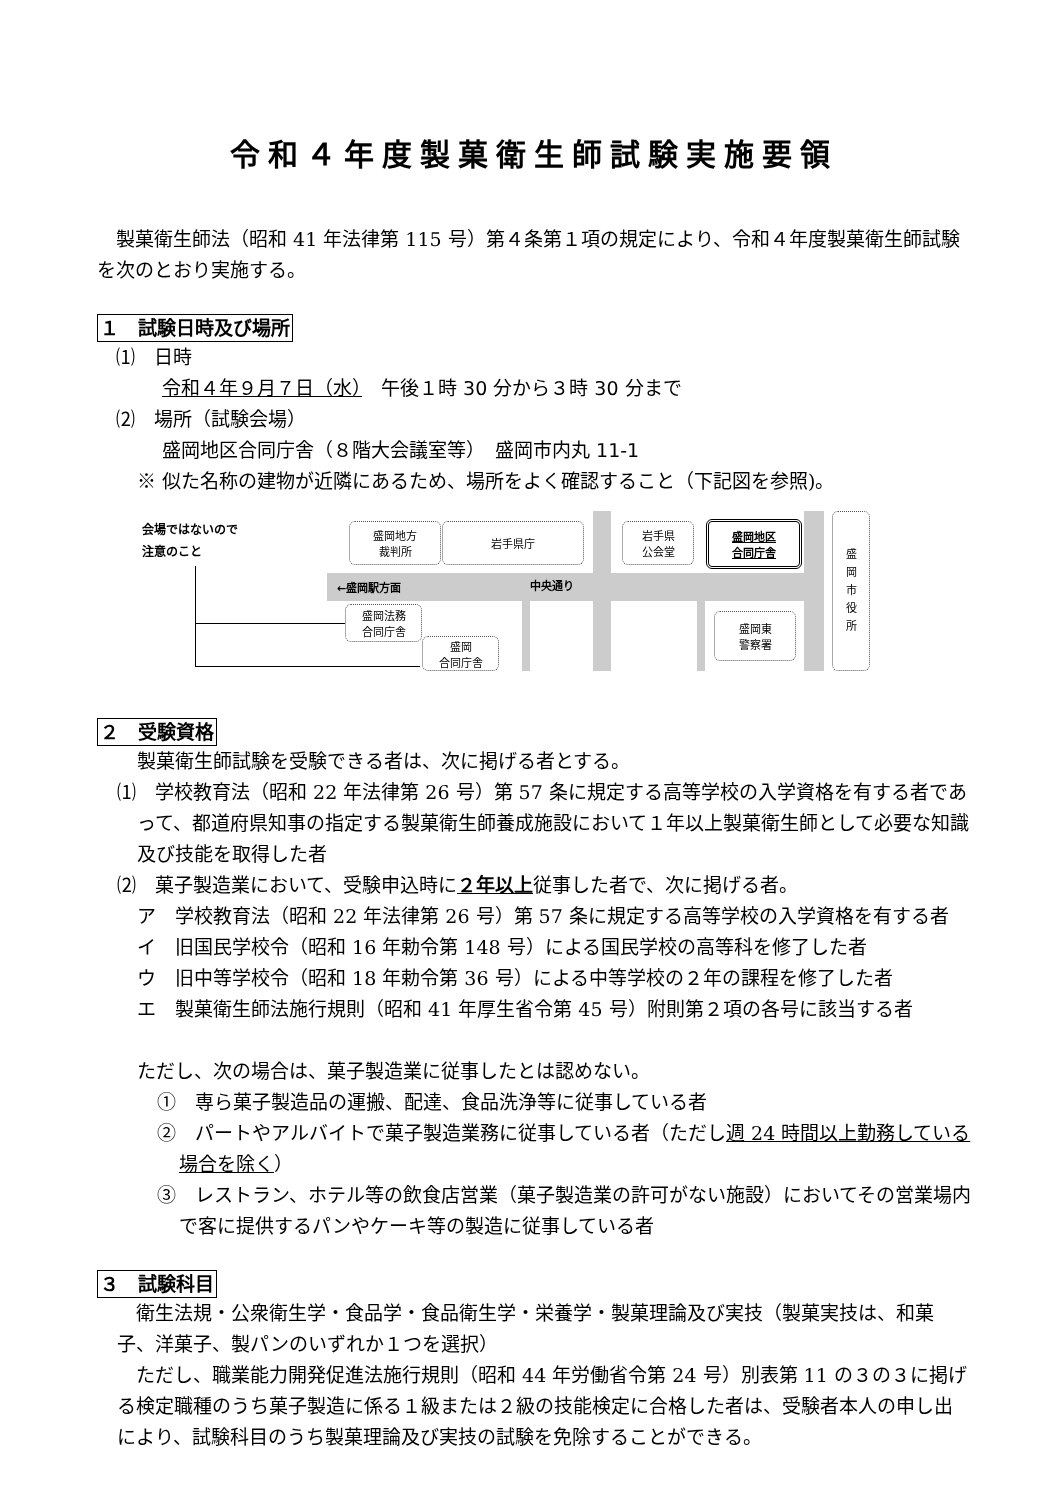令和４年度製菓衛生師試験実施要領
　製菓衛生師法（昭和 41 年法律第 115 号）第４条第１項の規定により、令和４年度製菓衛生師試験を次のとおり実施する。
１　試験日時及び場所
　⑴　日時
令和４年９月７日（水）　午後１時 30 分から３時 30 分まで
　⑵　場所（試験会場）
盛岡地区合同庁舎（８階大会議室等）　盛岡市内丸 11-1
※ 似た名称の建物が近隣にあるため、場所をよく確認すること（下記図を参照)。
会場ではないので
注意のこと
←盛岡駅方面 中央通り
盛岡地方
裁判所
岩手県庁
岩手県
公会堂
盛岡地区
合同庁舎
盛
岡
市
役
所
盛岡法務
合同庁舎
盛岡
合同庁舎
盛岡東
警察署
２　受験資格
製菓衛生師試験を受験できる者は、次に掲げる者とする。
⑴　学校教育法（昭和 22 年法律第 26 号）第 57 条に規定する高等学校の入学資格を有する者であって、都道府県知事の指定する製菓衛生師養成施設において１年以上製菓衛生師として必要な知識及び技能を取得した者
⑵　菓子製造業において、受験申込時に２年以上従事した者で、次に掲げる者。
ア　学校教育法（昭和 22 年法律第 26 号）第 57 条に規定する高等学校の入学資格を有する者
イ　旧国民学校令（昭和 16 年勅令第 148 号）による国民学校の高等科を修了した者
ウ　旧中等学校令（昭和 18 年勅令第 36 号）による中等学校の２年の課程を修了した者
エ　製菓衛生師法施行規則（昭和 41 年厚生省令第 45 号）附則第２項の各号に該当する者
ただし、次の場合は、菓子製造業に従事したとは認めない。
①　専ら菓子製造品の運搬、配達、食品洗浄等に従事している者
②　パートやアルバイトで菓子製造業務に従事している者（ただし週 24 時間以上勤務している場合を除く）
③　レストラン、ホテル等の飲食店営業（菓子製造業の許可がない施設）においてその営業場内で客に提供するパンやケーキ等の製造に従事している者
３　試験科目
　衛生法規・公衆衛生学・食品学・食品衛生学・栄養学・製菓理論及び実技（製菓実技は、和菓子、洋菓子、製パンのいずれか１つを選択）
　ただし、職業能力開発促進法施行規則（昭和 44 年労働省令第 24 号）別表第 11 の３の３に掲げる検定職種のうち菓子製造に係る１級または２級の技能検定に合格した者は、受験者本人の申し出により、試験科目のうち製菓理論及び実技の試験を免除することができる。